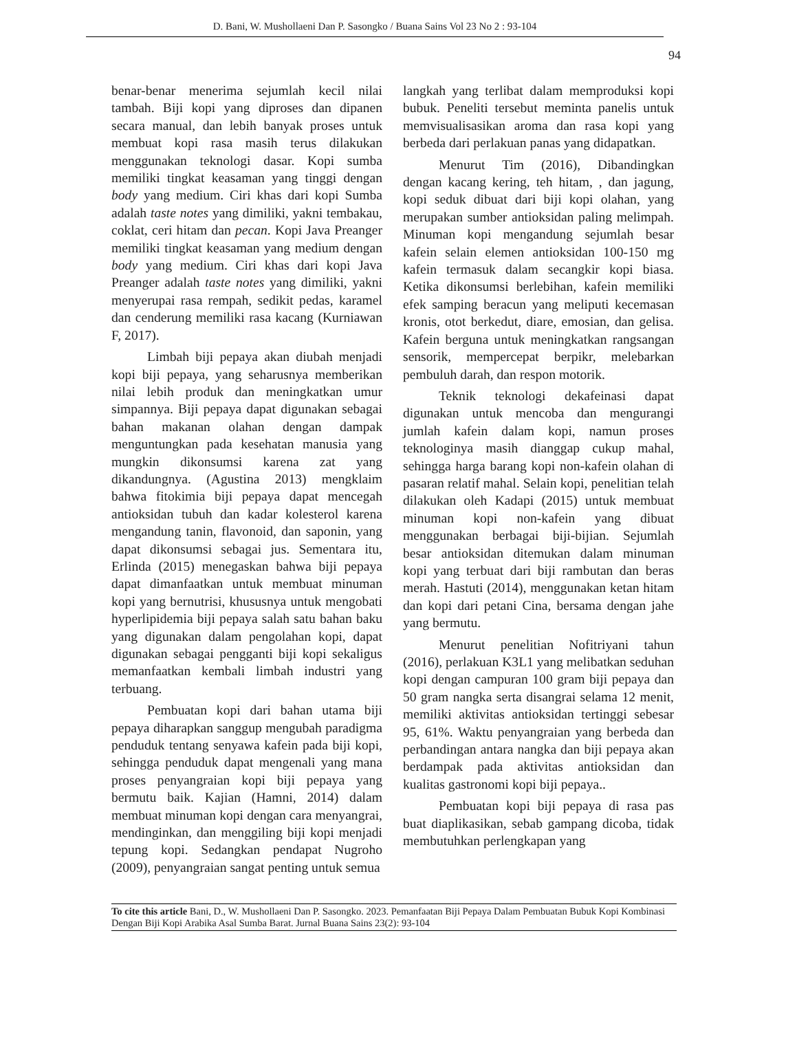D. Bani, W. Mushollaeni Dan P. Sasongko / Buana Sains Vol 23 No 2 : 93-104
94
benar-benar menerima sejumlah kecil nilai tambah. Biji kopi yang diproses dan dipanen secara manual, dan lebih banyak proses untuk membuat kopi rasa masih terus dilakukan menggunakan teknologi dasar. Kopi sumba memiliki tingkat keasaman yang tinggi dengan body yang medium. Ciri khas dari kopi Sumba adalah taste notes yang dimiliki, yakni tembakau, coklat, ceri hitam dan pecan. Kopi Java Preanger memiliki tingkat keasaman yang medium dengan body yang medium. Ciri khas dari kopi Java Preanger adalah taste notes yang dimiliki, yakni menyerupai rasa rempah, sedikit pedas, karamel dan cenderung memiliki rasa kacang (Kurniawan F, 2017).
Limbah biji pepaya akan diubah menjadi kopi biji pepaya, yang seharusnya memberikan nilai lebih produk dan meningkatkan umur simpannya. Biji pepaya dapat digunakan sebagai bahan makanan olahan dengan dampak menguntungkan pada kesehatan manusia yang mungkin dikonsumsi karena zat yang dikandungnya. (Agustina 2013) mengklaim bahwa fitokimia biji pepaya dapat mencegah antioksidan tubuh dan kadar kolesterol karena mengandung tanin, flavonoid, dan saponin, yang dapat dikonsumsi sebagai jus. Sementara itu, Erlinda (2015) menegaskan bahwa biji pepaya dapat dimanfaatkan untuk membuat minuman kopi yang bernutrisi, khususnya untuk mengobati hyperlipidemia biji pepaya salah satu bahan baku yang digunakan dalam pengolahan kopi, dapat digunakan sebagai pengganti biji kopi sekaligus memanfaatkan kembali limbah industri yang terbuang.
Pembuatan kopi dari bahan utama biji pepaya diharapkan sanggup mengubah paradigma penduduk tentang senyawa kafein pada biji kopi, sehingga penduduk dapat mengenali yang mana proses penyangraian kopi biji pepaya yang bermutu baik. Kajian (Hamni, 2014) dalam membuat minuman kopi dengan cara menyangrai, mendinginkan, dan menggiling biji kopi menjadi tepung kopi. Sedangkan pendapat Nugroho (2009), penyangraian sangat penting untuk semua
langkah yang terlibat dalam memproduksi kopi bubuk. Peneliti tersebut meminta panelis untuk memvisualisasikan aroma dan rasa kopi yang berbeda dari perlakuan panas yang didapatkan.
Menurut Tim (2016), Dibandingkan dengan kacang kering, teh hitam, , dan jagung, kopi seduk dibuat dari biji kopi olahan, yang merupakan sumber antioksidan paling melimpah. Minuman kopi mengandung sejumlah besar kafein selain elemen antioksidan 100-150 mg kafein termasuk dalam secangkir kopi biasa. Ketika dikonsumsi berlebihan, kafein memiliki efek samping beracun yang meliputi kecemasan kronis, otot berkedut, diare, emosian, dan gelisa. Kafein berguna untuk meningkatkan rangsangan sensorik, mempercepat berpikr, melebarkan pembuluh darah, dan respon motorik.
Teknik teknologi dekafeinasi dapat digunakan untuk mencoba dan mengurangi jumlah kafein dalam kopi, namun proses teknologinya masih dianggap cukup mahal, sehingga harga barang kopi non-kafein olahan di pasaran relatif mahal. Selain kopi, penelitian telah dilakukan oleh Kadapi (2015) untuk membuat minuman kopi non-kafein yang dibuat menggunakan berbagai biji-bijian. Sejumlah besar antioksidan ditemukan dalam minuman kopi yang terbuat dari biji rambutan dan beras merah. Hastuti (2014), menggunakan ketan hitam dan kopi dari petani Cina, bersama dengan jahe yang bermutu.
Menurut penelitian Nofitriyani tahun (2016), perlakuan K3L1 yang melibatkan seduhan kopi dengan campuran 100 gram biji pepaya dan 50 gram nangka serta disangrai selama 12 menit, memiliki aktivitas antioksidan tertinggi sebesar 95, 61%. Waktu penyangraian yang berbeda dan perbandingan antara nangka dan biji pepaya akan berdampak pada aktivitas antioksidan dan kualitas gastronomi kopi biji pepaya..
Pembuatan kopi biji pepaya di rasa pas buat diaplikasikan, sebab gampang dicoba, tidak membutuhkan perlengkapan yang
To cite this article Bani, D., W. Mushollaeni Dan P. Sasongko. 2023. Pemanfaatan Biji Pepaya Dalam Pembuatan Bubuk Kopi Kombinasi Dengan Biji Kopi Arabika Asal Sumba Barat. Jurnal Buana Sains 23(2): 93-104